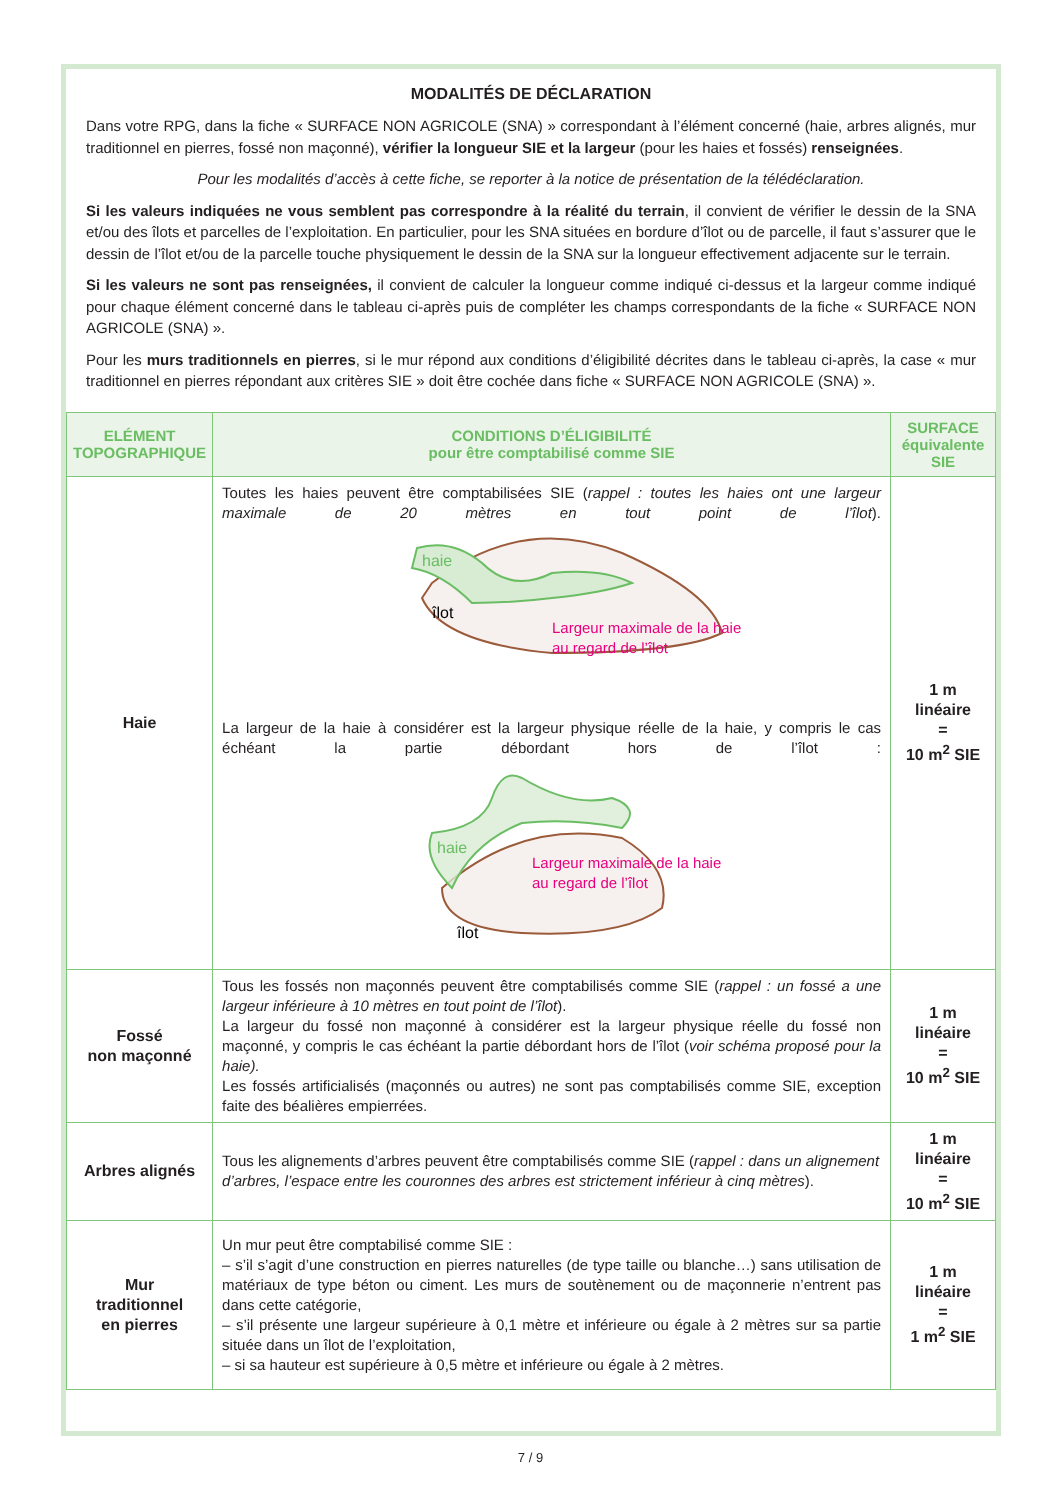MODALITÉS DE DÉCLARATION
Dans votre RPG, dans la fiche « SURFACE NON AGRICOLE (SNA) » correspondant à l’élément concerné (haie, arbres alignés, mur traditionnel en pierres, fossé non maçonné), vérifier la longueur SIE et la largeur (pour les haies et fossés) renseignées.
Pour les modalités d’accès à cette fiche, se reporter à la notice de présentation de la télédéclaration.
Si les valeurs indiquées ne vous semblent pas correspondre à la réalité du terrain, il convient de vérifier le dessin de la SNA et/ou des îlots et parcelles de l’exploitation. En particulier, pour les SNA situées en bordure d’îlot ou de parcelle, il faut s’assurer que le dessin de l’îlot et/ou de la parcelle touche physiquement le dessin de la SNA sur la longueur effectivement adjacente sur le terrain.
Si les valeurs ne sont pas renseignées, il convient de calculer la longueur comme indiqué ci-dessus et la largeur comme indiqué pour chaque élément concerné dans le tableau ci-après puis de compléter les champs correspondants de la fiche « SURFACE NON AGRICOLE (SNA) ».
Pour les murs traditionnels en pierres, si le mur répond aux conditions d’éligibilité décrites dans le tableau ci-après, la case « mur traditionnel en pierres répondant aux critères SIE » doit être cochée dans fiche « SURFACE NON AGRICOLE (SNA) ».
| ELÉMENT TOPOGRAPHIQUE | CONDITIONS D’ÉLIGIBILITÉ pour être comptabilisé comme SIE | SURFACE équivalente SIE |
| --- | --- | --- |
| Haie | Toutes les haies peuvent être comptabilisées SIE ( rappel : toutes les haies ont une largeur maximale de 20 mètres en tout point de l’îlot ). haie îlot Largeur maximale de la haie au regard de l’îlot La largeur de la haie à considérer est la largeur physique réelle de la haie, y compris le cas échéant la partie débordant hors de l’îlot : haie îlot Largeur maximale de la haie au regard de l’îlot | 1 m linéaire = 10 m<sup>2</sup> SIE |
| Fossé non maçonné | Tous les fossés non maçonnés peuvent être comptabilisés comme SIE ( rappel : un fossé a une largeur inférieure à 10 mètres en tout point de l’îlot ). La largeur du fossé non maçonné à considérer est la largeur physique réelle du fossé non maçonné, y compris le cas échéant la partie débordant hors de l’îlot ( voir schéma proposé pour la haie). Les fossés artificialisés (maçonnés ou autres) ne sont pas comptabilisés comme SIE, exception faite des béalières empierrées. | 1 m linéaire = 10 m<sup>2</sup> SIE |
| Arbres alignés | Tous les alignements d’arbres peuvent être comptabilisés comme SIE ( rappel : dans un alignement d’arbres, l’espace entre les couronnes des arbres est strictement inférieur à cinq mètres ). | 1 m linéaire = 10 m<sup>2</sup> SIE |
| Mur traditionnel en pierres | Un mur peut être comptabilisé comme SIE : – s’il s’agit d’une construction en pierres naturelles (de type taille ou blanche…) sans utilisation de matériaux de type béton ou ciment. Les murs de soutènement ou de maçonnerie n’entrent pas dans cette catégorie, – s’il présente une largeur supérieure à 0,1 mètre et inférieure ou égale à 2 mètres sur sa partie située dans un îlot de l’exploitation, – si sa hauteur est supérieure à 0,5 mètre et inférieure ou égale à 2 mètres. | 1 m linéaire = 1 m<sup>2</sup> SIE |
7 / 9